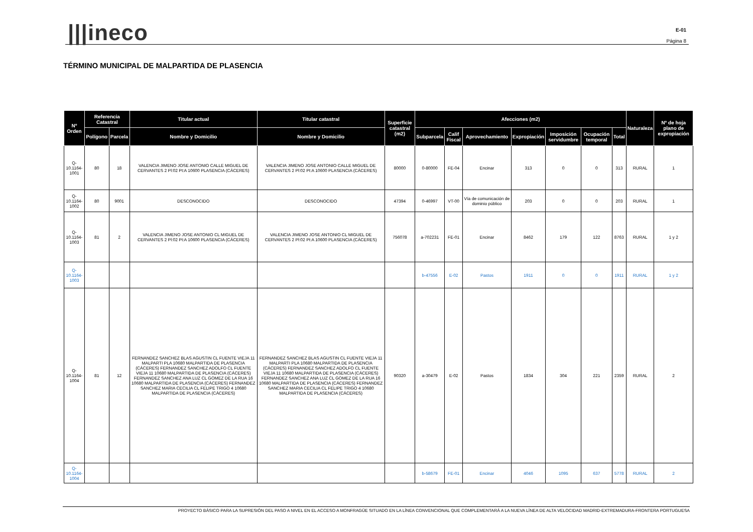|||ineco
E-01
Página 8
TÉRMINO MUNICIPAL DE MALPARTIDA DE PLASENCIA
| Nº Orden | Referencia Catastral | | Titular actual | Titular catastral | Superficie catastral (m2) | Afecciones (m2) | | | | | | | Naturaleza | Nº de hoja plano de expropiación |
| --- | --- | --- | --- | --- | --- | --- | --- | --- | --- | --- | --- | --- | --- | --- |
| | Polígono | Parcela | Nombre y Domicilio | Nombre y Domicilio | | Subparcela | Calif Fiscal | Aprovechamiento | Expropiación | Imposición servidumbre | Ocupación temporal | Total | | |
| Q-10.1164-1001 | 80 | 18 | VALENCIA JIMENO JOSE ANTONIO CALLE MIGUEL DE CERVANTES 2 Pl:02 Pt:A 10600 PLASENCIA (CÁCERES) | VALENCIA JIMENO JOSE ANTONIO CALLE MIGUEL DE CERVANTES 2 Pl:02 Pt:A 10600 PLASENCIA (CÁCERES) | 80000 | 0-80000 | FE-04 | Encinar | 313 | 0 | 0 | 313 | RURAL | 1 |
| Q-10.1164-1002 | 80 | 9001 | DESCONOCIDO | DESCONOCIDO | 47394 | 0-46997 | VT-00 | Vía de comunicación de dominio público | 203 | 0 | 0 | 203 | RURAL | 1 |
| Q-10.1164-1003 | 81 | 2 | VALENCIA JIMENO JOSE ANTONIO CL MIGUEL DE CERVANTES 2 Pl:02 Pt:A 10600 PLASENCIA (CÁCERES) | VALENCIA JIMENO JOSE ANTONIO CL MIGUEL DE CERVANTES 2 Pl:02 Pt:A 10600 PLASENCIA (CÁCERES) | 756078 | a-702231 | FE-01 | Encinar | 8462 | 179 | 122 | 8763 | RURAL | 1 y 2 |
| Q-10.1164-1003 | | | | | | b-47556 | E-02 | Pastos | 1911 | 0 | 0 | 1911 | RURAL | 1 y 2 |
| Q-10.1164-1004 | 81 | 12 | FERNANDEZ SANCHEZ BLAS AGUSTIN CL FUENTE VIEJA 11 MALPARTI PLA 10680 MALPARTIDA DE PLASENCIA (CÁCERES) FERNANDEZ SANCHEZ ADOLFO CL FUENTE VIEJA 11 10680 MALPARTIDA DE PLASENCIA (CÁCERES) FERNANDEZ SANCHEZ ANA LUZ CL GOMEZ DE LA RUA 16 10680 MALPARTIDA DE PLASENCIA (CÁCERES) FERNANDEZ SANCHEZ MARIA CECILIA CL FELIPE TRIGO 4 10680 MALPARTIDA DE PLASENCIA (CÁCERES) | FERNANDEZ SANCHEZ BLAS AGUSTIN CL FUENTE VIEJA 11 MALPARTI PLA 10680 MALPARTIDA DE PLASENCIA (CÁCERES) FERNANDEZ SANCHEZ ADOLFO CL FUENTE VIEJA 11 10680 MALPARTIDA DE PLASENCIA (CÁCERES) FERNANDEZ SANCHEZ ANA LUZ CL GOMEZ DE LA RUA 16 10680 MALPARTIDA DE PLASENCIA (CÁCERES) FERNANDEZ SANCHEZ MARIA CECILIA CL FELIPE TRIGO 4 10680 MALPARTIDA DE PLASENCIA (CÁCERES) | 90320 | a-30479 | E-02 | Pastos | 1834 | 304 | 221 | 2359 | RURAL | 2 |
| Q-10.1164-1004 | | | | | | b-58679 | FE-01 | Encinar | 4046 | 1095 | 637 | 5778 | RURAL | 2 |
PROYECTO BÁSICO PARA LA SUPRESIÓN DEL PASO A NIVEL EN EL ACCESO A MONFRAGÜE SITUADO EN LA LÍNEA CONVENCIONAL QUE COMPLEMENTARÁ A LA NUEVA LÍNEA DE ALTA VELOCIDAD MADRID-EXTREMADURA-FRONTERA PORTUGUESA